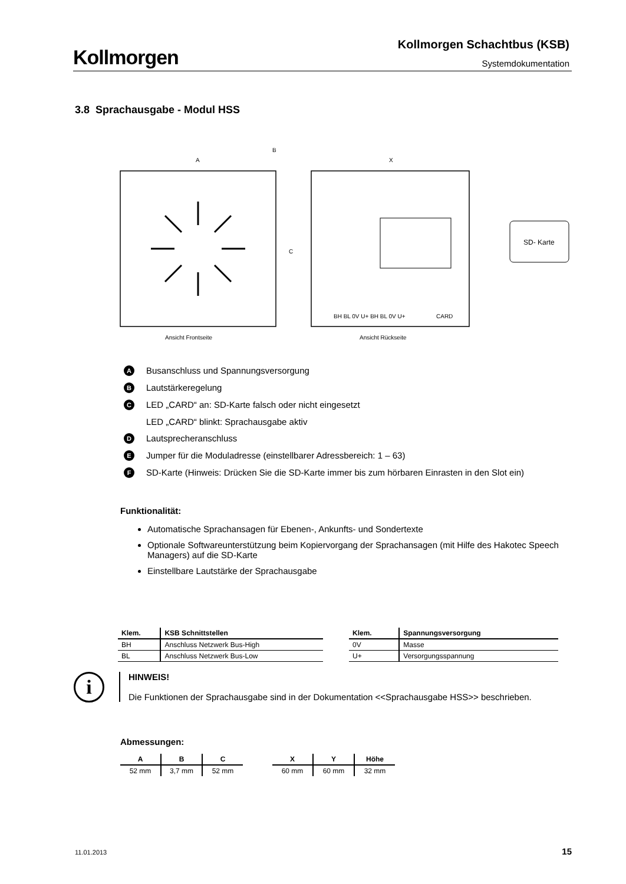Kollmorgen
Kollmorgen Schachtbus (KSB)
Systemdokumentation
3.8 Sprachausgabe - Modul HSS
A
B
C
X
Ansicht Rückseite
Ansicht Frontseite
SD- Karte
BH BL 0V U+ BH BL 0V U+
CARD
A Busanschluss und Spannungsversorgung
B Lautstärkeregelung
C LED „CARD“ an: SD-Karte falsch oder nicht eingesetzt
LED „CARD“ blinkt: Sprachausgabe aktiv
D Lautsprecheranschluss
E Jumper für die Moduladresse (einstellbarer Adressbereich: 1 – 63)
F SD-Karte (Hinweis: Drücken Sie die SD-Karte immer bis zum hörbaren Einrasten in den Slot ein)
Funktionalität:
Automatische Sprachansagen für Ebenen-, Ankunfts- und Sondertexte
Optionale Softwareunterstützung beim Kopiervorgang der Sprachansagen (mit Hilfe des Hakotec Speech Managers) auf die SD-Karte
Einstellbare Lautstärke der Sprachausgabe
| Klem. | KSB Schnittstellen |
| --- | --- |
| BH | Anschluss Netzwerk Bus-High |
| BL | Anschluss Netzwerk Bus-Low |
| Klem. | Spannungsversorgung |
| --- | --- |
| 0V | Masse |
| U+ | Versorgungsspannung |
i
HINWEIS!
Die Funktionen der Sprachausgabe sind in der Dokumentation <<Sprachausgabe HSS>> beschrieben.
Abmessungen:
| A | B | C |
| --- | --- | --- |
| 52 mm | 3,7 mm | 52 mm |
| X | Y | Höhe |
| --- | --- | --- |
| 60 mm | 60 mm | 32 mm |
11.01.2013 15